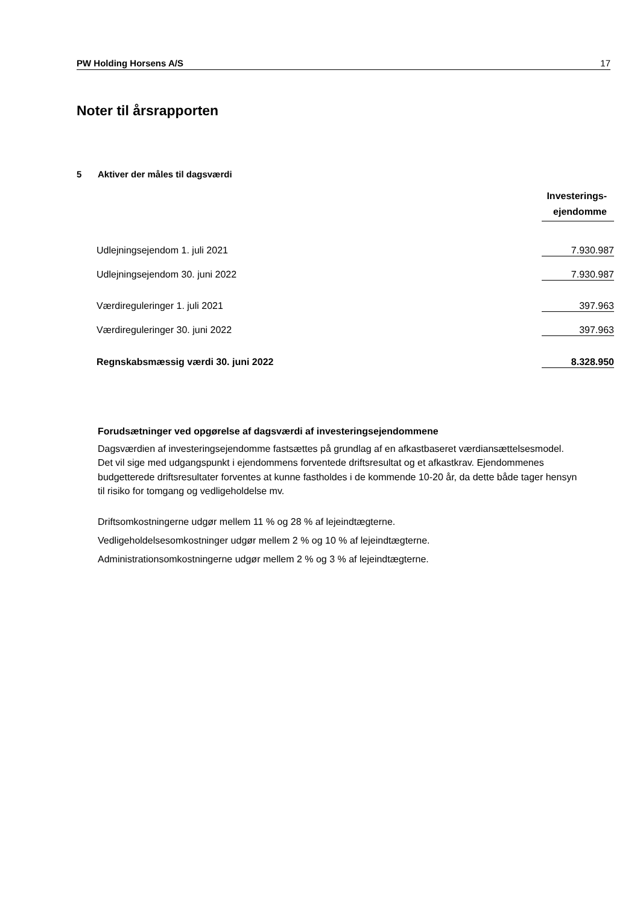PW Holding Horsens A/S 17
Noter til årsrapporten
5 Aktiver der måles til dagsværdi
| | Investerings- ejendomme |
| --- | --- |
| Udlejningsejendom 1. juli 2021 | 7.930.987 |
| Udlejningsejendom 30. juni 2022 | 7.930.987 |
| Værdireguleringer 1. juli 2021 | 397.963 |
| Værdireguleringer 30. juni 2022 | 397.963 |
| Regnskabsmæssig værdi 30. juni 2022 | 8.328.950 |
Forudsætninger ved opgørelse af dagsværdi af investeringsejendommene
Dagsværdien af investeringsejendomme fastsættes på grundlag af en afkastbaseret værdiansættelsesmodel. Det vil sige med udgangspunkt i ejendommens forventede driftsresultat og et afkastkrav. Ejendommenes budgetterede driftsresultater forventes at kunne fastholdes i de kommende 10-20 år, da dette både tager hensyn til risiko for tomgang og vedligeholdelse mv.
Driftsomkostningerne udgør mellem 11 % og 28 % af lejeindtægterne.
Vedligeholdelsesomkostninger udgør mellem 2 % og 10 % af lejeindtægterne.
Administrationsomkostningerne udgør mellem 2 % og 3 % af lejeindtægterne.